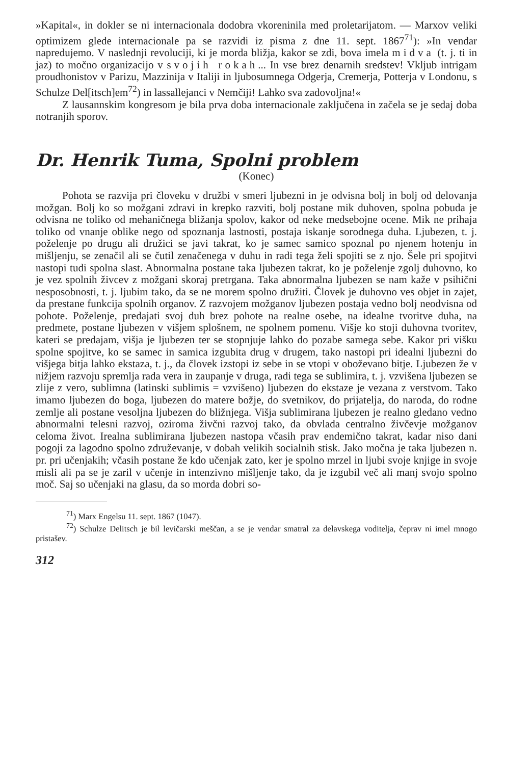»Kapital«, in dokler se ni internacionala dodobra vkoreninila med proletarijatom. — Marxov veliki optimizem glede internacionale pa se razvidi iz pisma z dne 11. sept. 1867<sup>71</sup>): »In vendar napredujemo. V naslednji revoluciji, ki je morda bližja, kakor se zdi, bova imela midva (t. j. ti in jaz) to močno organizacijo v svojih rokah... In vse brez denarnih sredstev! Vkljub intrigam proudhonistov v Parizu, Mazzinija v Italiji in ljubosumnega Odgerja, Cremerja, Potterja v Londonu, s Schulze Del[itsch]em<sup>72</sup>) in lassallejanci v Nemčiji! Lahko sva zadovoljna!«
Z lausannskim kongresom je bila prva doba internacionale zaključena in začela se je sedaj doba notranjih sporov.
Dr. Henrik Tuma, Spolni problem
(Konec)
Pohota se razvija pri človeku v družbi v smeri ljubezni in je odvisna bolj in bolj od delovanja možgan. Bolj ko so možgani zdravi in krepko razviti, bolj postane mik duhoven, spolna pobuda je odvisna ne toliko od mehaničnega bližanja spolov, kakor od neke medsebojne ocene. Mik ne prihaja toliko od vnanje oblike nego od spoznanja lastnosti, postaja iskanje sorodnega duha. Ljubezen, t. j. poželenje po drugu ali družici se javi takrat, ko je samec samico spoznal po njenem hotenju in mišljenju, se zenačil ali se čutil zenačenega v duhu in radi tega želi spojiti se z njo. Šele pri spojitvi nastopi tudi spolna slast. Abnormalna postane taka ljubezen takrat, ko je poželenje zgolj duhovno, ko je vez spolnih živcev z možgani skoraj pretrgana. Taka abnormalna ljubezen se nam kaže v psihični nesposobnosti, t. j. ljubim tako, da se ne morem spolno družiti. Človek je duhovno ves objet in zajet, da prestane funkcija spolnih organov. Z razvojem možganov ljubezen postaja vedno bolj neodvisna od pohote. Poželenje, predajati svoj duh brez pohote na realne osebe, na idealne tvoritve duha, na predmete, postane ljubezen v višjem splošnem, ne spolnem pomenu. Višje ko stoji duhovna tvoritev, kateri se predajam, višja je ljubezen ter se stopnjuje lahko do pozabe samega sebe. Kakor pri višku spolne spojitve, ko se samec in samica izgubita drug v drugem, tako nastopi pri idealni ljubezni do višjega bitja lahko ekstaza, t. j., da človek izstopi iz sebe in se vtopi v oboževano bitje. Ljubezen že v nižjem razvoju spremlja rada vera in zaupanje v druga, radi tega se sublimira, t. j. vzvišena ljubezen se zlije z vero, sublimna (latinski sublimis = vzvišeno) ljubezen do ekstaze je vezana z verstvom. Tako imamo ljubezen do boga, ljubezen do matere božje, do svetnikov, do prijatelja, do naroda, do rodne zemlje ali postane vesoljna ljubezen do bližnjega. Višja sublimirana ljubezen je realno gledano vedno abnormalni telesni razvoj, oziroma živčni razvoj tako, da obvlada centralno živčevje možganov celoma život. Irealna sublimirana ljubezen nastopa včasih prav endemično takrat, kadar niso dani pogoji za lagodno spolno združevanje, v dobah velikih socialnih stisk. Jako močna je taka ljubezen n. pr. pri učenjakih; včasih postane že kdo učenjak zato, ker je spolno mrzel in ljubi svoje knjige in svoje misli ali pa se je zaril v učenje in intenzivno mišljenje tako, da je izgubil več ali manj svojo spolno moč. Saj so učenjaki na glasu, da so morda dobri so-
<sup>71</sup>) Marx Engelsu 11. sept. 1867 (1047).
<sup>72</sup>) Schulze Delitsch je bil levičarski meščan, a se je vendar smatral za delavskega voditelja, čeprav ni imel mnogo pristašev.
312